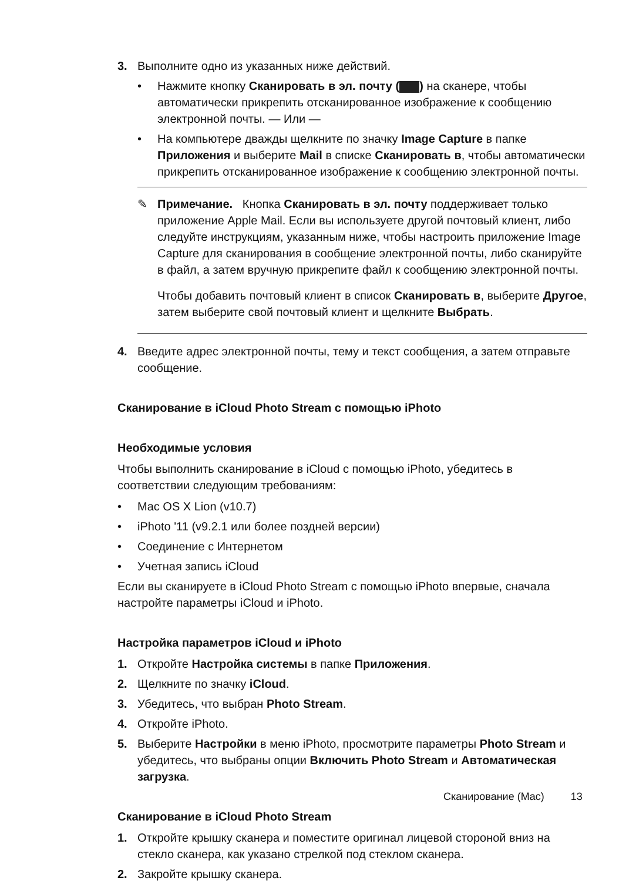3. Выполните одно из указанных ниже действий.
• Нажмите кнопку Сканировать в эл. почту ( ) на сканере, чтобы автоматически прикрепить отсканированное изображение к сообщению электронной почты. — Или —
• На компьютере дважды щелкните по значку Image Capture в папке Приложения и выберите Mail в списке Сканировать в, чтобы автоматически прикрепить отсканированное изображение к сообщению электронной почты.
✎ Примечание. Кнопка Сканировать в эл. почту поддерживает только приложение Apple Mail. Если вы используете другой почтовый клиент, либо следуйте инструкциям, указанным ниже, чтобы настроить приложение Image Capture для сканирования в сообщение электронной почты, либо сканируйте в файл, а затем вручную прикрепите файл к сообщению электронной почты.
Чтобы добавить почтовый клиент в список Сканировать в, выберите Другое, затем выберите свой почтовый клиент и щелкните Выбрать.
4. Введите адрес электронной почты, тему и текст сообщения, а затем отправьте сообщение.
Сканирование в iCloud Photo Stream с помощью iPhoto
Необходимые условия
Чтобы выполнить сканирование в iCloud с помощью iPhoto, убедитесь в соответствии следующим требованиям:
• Mac OS X Lion (v10.7)
• iPhoto '11 (v9.2.1 или более поздней версии)
• Соединение с Интернетом
• Учетная запись iCloud
Если вы сканируете в iCloud Photo Stream с помощью iPhoto впервые, сначала настройте параметры iCloud и iPhoto.
Настройка параметров iCloud и iPhoto
1. Откройте Настройка системы в папке Приложения.
2. Щелкните по значку iCloud.
3. Убедитесь, что выбран Photo Stream.
4. Откройте iPhoto.
5. Выберите Настройки в меню iPhoto, просмотрите параметры Photo Stream и убедитесь, что выбраны опции Включить Photo Stream и Автоматическая загрузка.
Сканирование в iCloud Photo Stream
1. Откройте крышку сканера и поместите оригинал лицевой стороной вниз на стекло сканера, как указано стрелкой под стеклом сканера.
2. Закройте крышку сканера.
Сканирование (Mac) 13